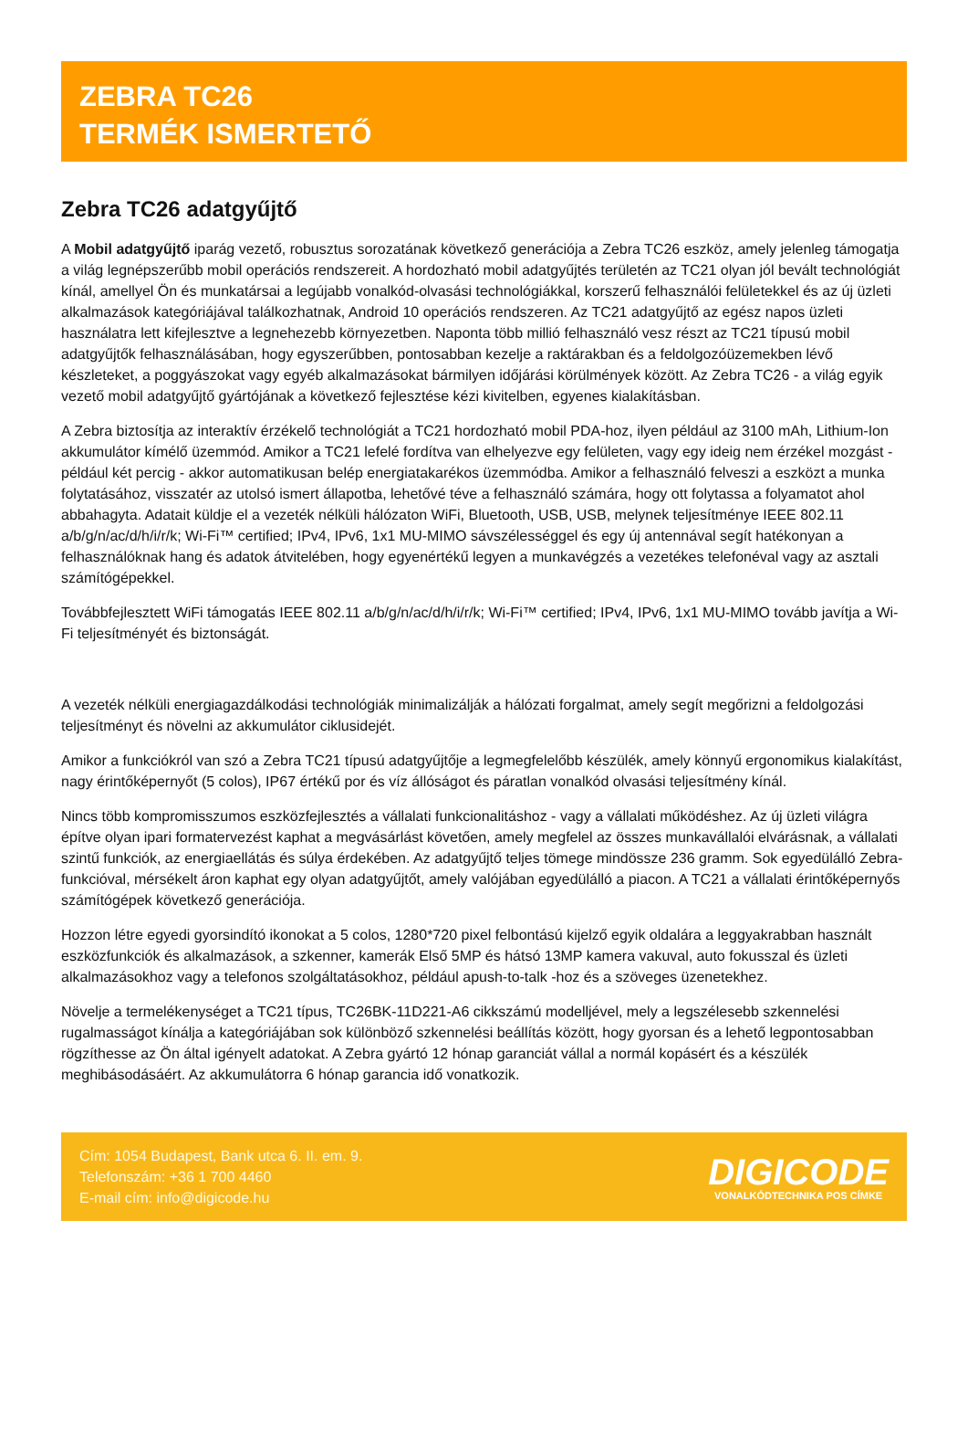ZEBRA TC26
TERMÉK ISMERTETŐ
Zebra TC26 adatgyűjtő
A Mobil adatgyűjtő iparág vezető, robusztus sorozatának következő generációja a Zebra TC26 eszköz, amely jelenleg támogatja a világ legnépszerűbb mobil operációs rendszereit. A hordozható mobil adatgyűjtés területén az TC21 olyan jól bevált technológiát kínál, amellyel Ön és munkatársai a legújabb vonalkód-olvasási technológiákkal, korszerű felhasználói felületekkel és az új üzleti alkalmazások kategóriájával találkozhatnak, Android 10 operációs rendszeren. Az TC21 adatgyűjtő az egész napos üzleti használatra lett kifejlesztve a legnehezebb környezetben. Naponta több millió felhasználó vesz részt az TC21 típusú mobil adatgyűjtők felhasználásában, hogy egyszerűbben, pontosabban kezelje a raktárakban és a feldolgozóüzemekben lévő készleteket, a poggyászokat vagy egyéb alkalmazásokat bármilyen időjárási körülmények között. Az Zebra TC26 - a világ egyik vezető mobil adatgyűjtő gyártójának a következő fejlesztése kézi kivitelben, egyenes kialakításban.
A Zebra biztosítja az interaktív érzékelő technológiát a TC21 hordozható mobil PDA-hoz, ilyen például az 3100 mAh, Lithium-Ion akkumulátor kímélő üzemmód. Amikor a TC21 lefelé fordítva van elhelyezve egy felületen, vagy egy ideig nem érzékel mozgást - például két percig - akkor automatikusan belép energiatakarékos üzemmódba. Amikor a felhasználó felveszi a eszközt a munka folytatásához, visszatér az utolsó ismert állapotba, lehetővé téve a felhasználó számára, hogy ott folytassa a folyamatot ahol abbahagyta. Adatait küldje el a vezeték nélküli hálózaton WiFi, Bluetooth, USB, USB, melynek teljesítménye IEEE 802.11 a/b/g/n/ac/d/h/i/r/k; Wi-Fi™ certified; IPv4, IPv6, 1x1 MU-MIMO sávszélességgel és egy új antennával segít hatékonyan a felhasználóknak hang és adatok átvitelében, hogy egyenértékű legyen a munkavégzés a vezetékes telefonéval vagy az asztali számítógépekkel.
Továbbfejlesztett WiFi támogatás IEEE 802.11 a/b/g/n/ac/d/h/i/r/k; Wi-Fi™ certified; IPv4, IPv6, 1x1 MU-MIMO tovább javítja a Wi-Fi teljesítményét és biztonságát.
A vezeték nélküli energiagazdálkodási technológiák minimalizálják a hálózati forgalmat, amely segít megőrizni a feldolgozási teljesítményt és növelni az akkumulátor ciklusidejét.
Amikor a funkciókról van szó a Zebra TC21 típusú adatgyűjtője a legmegfelelőbb készülék, amely könnyű ergonomikus kialakítást, nagy érintőképernyőt (5 colos), IP67 értékű por és víz állóságot és páratlan vonalkód olvasási teljesítmény kínál.
Nincs több kompromisszumos eszközfejlesztés a vállalati funkcionalitáshoz - vagy a vállalati működéshez. Az új üzleti világra építve olyan ipari formatervezést kaphat a megvásárlást követően, amely megfelel az összes munkavállalói elvárásnak, a vállalati szintű funkciók, az energiaellátás és súlya érdekében. Az adatgyűjtő teljes tömege mindössze 236 gramm. Sok egyedülálló Zebra-funkcióval, mérsékelt áron kaphat egy olyan adatgyűjtőt, amely valójában egyedülálló a piacon. A TC21 a vállalati érintőképernyős számítógépek következő generációja.
Hozzon létre egyedi gyorsindító ikonokat a 5 colos, 1280*720 pixel felbontású kijelző egyik oldalára a leggyakrabban használt eszközfunkciók és alkalmazások, a szkenner, kamerák Első 5MP és hátsó 13MP kamera vakuval, auto fokusszal és üzleti alkalmazásokhoz vagy a telefonos szolgáltatásokhoz, például apush-to-talk -hoz és a szöveges üzenetekhez.
Növelje a termelékenységet a TC21 típus, TC26BK-11D221-A6 cikkszámú modelljével, mely a legszélesebb szkennelési rugalmasságot kínálja a kategóriájában sok különböző szkennelési beállítás között, hogy gyorsan és a lehető legpontosabban rögzíthesse az Ön által igényelt adatokat. A Zebra gyártó 12 hónap garanciát vállal a normál kopásért és a készülék meghibásodásáért. Az akkumulátorra 6 hónap garancia idő vonatkozik.
Cím: 1054 Budapest, Bank utca 6. II. em. 9.
Telefonszám: +36 1 700 4460
E-mail cím: info@digicode.hu
DIGICODE
VONALKÓDTECHNIKA POS CÍMKE